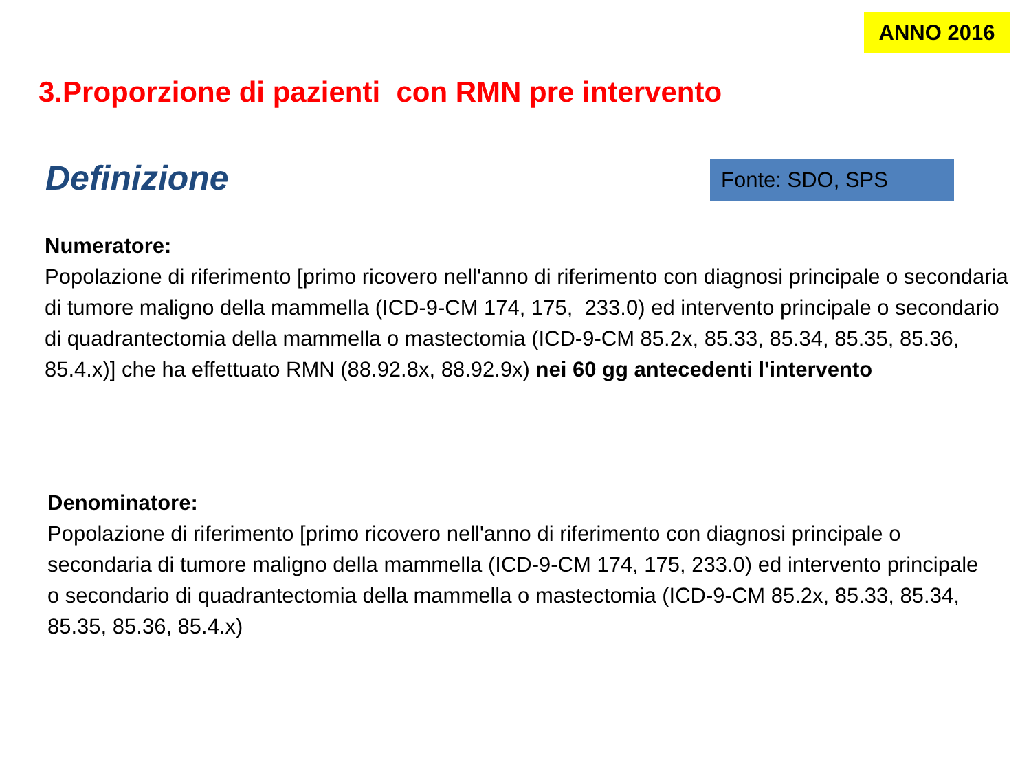ANNO 2016
3.Proporzione di pazienti con RMN pre intervento
Definizione Fonte: SDO, SPS
Numeratore:
Popolazione di riferimento [primo ricovero nell'anno di riferimento con diagnosi principale o secondaria di tumore maligno della mammella (ICD-9-CM 174, 175, 233.0) ed intervento principale o secondario di quadrantectomia della mammella o mastectomia (ICD-9-CM 85.2x, 85.33, 85.34, 85.35, 85.36, 85.4.x)] che ha effettuato RMN (88.92.8x, 88.92.9x) nei 60 gg antecedenti l'intervento
Denominatore:
Popolazione di riferimento [primo ricovero nell'anno di riferimento con diagnosi principale o secondaria di tumore maligno della mammella (ICD-9-CM 174, 175, 233.0) ed intervento principale o secondario di quadrantectomia della mammella o mastectomia (ICD-9-CM 85.2x, 85.33, 85.34, 85.35, 85.36, 85.4.x)